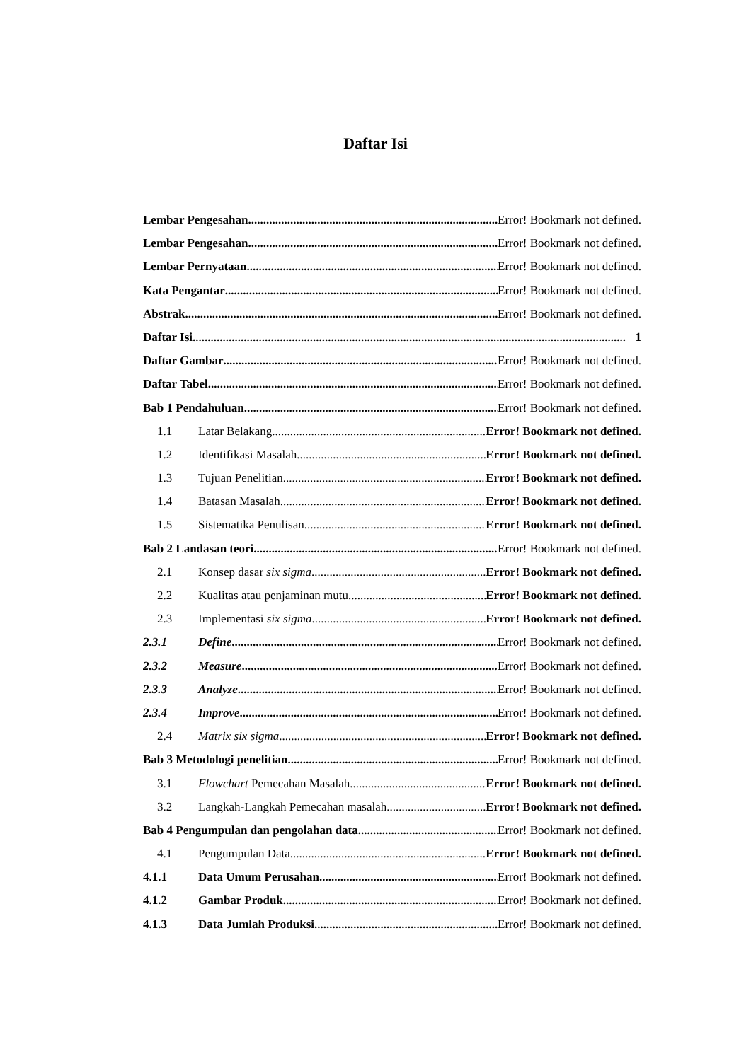Daftar Isi
Lembar Pengesahan Error! Bookmark not defined.
Lembar Pengesahan Error! Bookmark not defined.
Lembar Pernyataan Error! Bookmark not defined.
Kata Pengantar Error! Bookmark not defined.
Abstrak Error! Bookmark not defined.
Daftar Isi 1
Daftar Gambar Error! Bookmark not defined.
Daftar Tabel Error! Bookmark not defined.
Bab 1 Pendahuluan Error! Bookmark not defined.
1.1 Latar Belakang Error! Bookmark not defined.
1.2 Identifikasi Masalah Error! Bookmark not defined.
1.3 Tujuan Penelitian Error! Bookmark not defined.
1.4 Batasan Masalah Error! Bookmark not defined.
1.5 Sistematika Penulisan Error! Bookmark not defined.
Bab 2 Landasan teori Error! Bookmark not defined.
2.1 Konsep dasar six sigma Error! Bookmark not defined.
2.2 Kualitas atau penjaminan mutu Error! Bookmark not defined.
2.3 Implementasi six sigma Error! Bookmark not defined.
2.3.1 Define Error! Bookmark not defined.
2.3.2 Measure Error! Bookmark not defined.
2.3.3 Analyze Error! Bookmark not defined.
2.3.4 Improve Error! Bookmark not defined.
2.4 Matrix six sigma Error! Bookmark not defined.
Bab 3 Metodologi penelitian Error! Bookmark not defined.
3.1 Flowchart Pemecahan Masalah Error! Bookmark not defined.
3.2 Langkah-Langkah Pemecahan masalah Error! Bookmark not defined.
Bab 4 Pengumpulan dan pengolahan data Error! Bookmark not defined.
4.1 Pengumpulan Data Error! Bookmark not defined.
4.1.1 Data Umum Perusahan Error! Bookmark not defined.
4.1.2 Gambar Produk Error! Bookmark not defined.
4.1.3 Data Jumlah Produksi Error! Bookmark not defined.